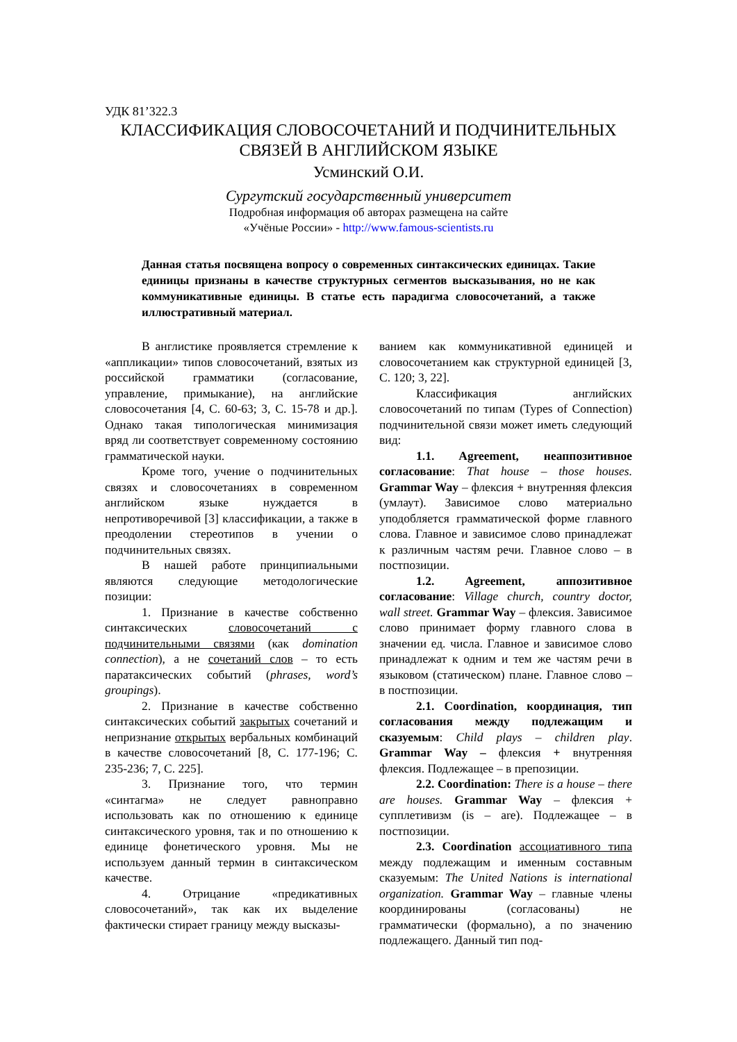УДК 81’322.3
КЛАССИФИКАЦИЯ СЛОВОСОЧЕТАНИЙ И ПОДЧИНИТЕЛЬНЫХ
СВЯЗЕЙ В АНГЛИЙСКОМ ЯЗЫКЕ
Усминский О.И.
Сургутский государственный университет
Подробная информация об авторах размещена на сайте
«Учёные России» - http://www.famous-scientists.ru
Данная статья посвящена вопросу о современных синтаксических единицах. Такие единицы признаны в качестве структурных сегментов высказывания, но не как коммуникативные единицы. В статье есть парадигма словосочетаний, а также иллюстративный материал.
В англистике проявляется стремление к «аппликации» типов словосочетаний, взятых из российской грамматики (согласование, управление, примыкание), на английские словосочетания [4, С. 60-63; 3, С. 15-78 и др.]. Однако такая типологическая минимизация вряд ли соответствует современному состоянию грамматической науки.
Кроме того, учение о подчинительных связях и словосочетаниях в современном английском языке нуждается в непротиворечивой [3] классификации, а также в преодолении стереотипов в учении о подчинительных связях.
В нашей работе принципиальными являются следующие методологические позиции:
1. Признание в качестве собственно синтаксических словосочетаний с подчинительными связями (как domination connection), а не сочетаний слов – то есть паратаксических событий (phrases, word’s groupings).
2. Признание в качестве собственно синтаксических событий закрытых сочетаний и непризнание открытых вербальных комбинаций в качестве словосочетаний [8, С. 177-196; С. 235-236; 7, С. 225].
3. Признание того, что термин «синтагма» не следует равноправно использовать как по отношению к единице синтаксического уровня, так и по отношению к единице фонетического уровня. Мы не используем данный термин в синтаксическом качестве.
4. Отрицание «предикативных словосочетаний», так как их выделение фактически стирает границу между высказы-
ванием как коммуникативной единицей и словосочетанием как структурной единицей [3, С. 120; 3, 22].
Классификация английских словосочетаний по типам (Types of Connection) подчинительной связи может иметь следующий вид:
1.1. Agreement, неаппозитивное согласование: That house – those houses. Grammar Way – флексия + внутренняя флексия (умлаут). Зависимое слово материально уподобляется грамматической форме главного слова. Главное и зависимое слово принадлежат к различным частям речи. Главное слово – в постпозиции.
1.2. Agreement, аппозитивное согласование: Village church, country doctor, wall street. Grammar Way – флексия. Зависимое слово принимает форму главного слова в значении ед. числа. Главное и зависимое слово принадлежат к одним и тем же частям речи в языковом (статическом) плане. Главное слово – в постпозиции.
2.1. Coordination, координация, тип согласования между подлежащим и сказуемым: Child plays – children play. Grammar Way – флексия + внутренняя флексия. Подлежащее – в препозиции.
2.2. Coordination: There is a house – there are houses. Grammar Way – флексия + супплетивизм (is – are). Подлежащее – в постпозиции.
2.3. Coordination ассоциативного типа между подлежащим и именным составным сказуемым: The United Nations is international organization. Grammar Way – главные члены координированы (согласованы) не грамматически (формально), а по значению подлежащего. Данный тип под-